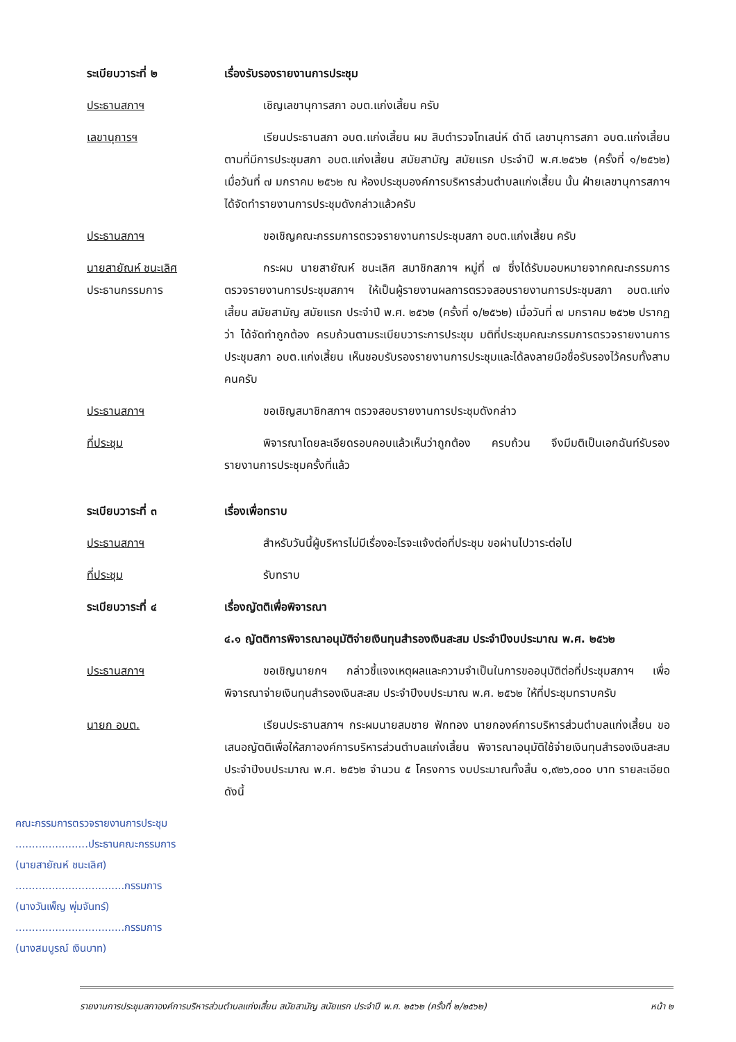ระเบียบวาระที่ ๒ เรื่องรับรองรายงานการประชุม
ประธานสภาฯ เชิญเลขานุการสภา อบต.แก่งเสี้ยน ครับ
เลขานุการฯ เรียนประธานสภา อบต.แก่งเสี้ยน ผม สิบตำรวจโทเสน่ห์ ดำดี เลขานุการสภา อบต.แก่งเสี้ยน ตามที่มีการประชุมสภา อบต.แก่งเสี้ยน สมัยสามัญ สมัยแรก ประจำปี พ.ศ.๒๕๖๒ (ครั้งที่ ๑/๒๕๖๒) เมื่อวันที่ ๗ มกราคม ๒๕๖๒ ณ ห้องประชุมองค์การบริหารส่วนตำบลแก่งเสี้ยน นั้น ฝ่ายเลขานุการสภาฯ ได้จัดทำรายงานการประชุมดังกล่าวแล้วครับ
ประธานสภาฯ ขอเชิญคณะกรรมการตรวจรายงานการประชุมสภา อบต.แก่งเสี้ยน ครับ
นายสายัณห์ ชนะเลิศ
ประธานกรรมการ
กระผม นายสายัณห์ ชนะเลิศ สมาชิกสภาฯ หมู่ที่ ๗ ซึ่งได้รับมอบหมายจากคณะกรรมการตรวจรายงานการประชุมสภาฯ ให้เป็นผู้รายงานผลการตรวจสอบรายงานการประชุมสภา อบต.แก่งเสี้ยน สมัยสามัญ สมัยแรก ประจำปี พ.ศ. ๒๕๖๒ (ครั้งที่ ๑/๒๕๖๒) เมื่อวันที่ ๗ มกราคม ๒๕๖๒ ปรากฏว่า ได้จัดทำถูกต้อง ครบถ้วนตามระเบียบวาระการประชุม มติที่ประชุมคณะกรรมการตรวจรายงานการประชุมสภา อบต.แก่งเสี้ยน เห็นชอบรับรองรายงานการประชุมและได้ลงลายมือชื่อรับรองไว้ครบทั้งสามคนครับ
ประธานสภาฯ ขอเชิญสมาชิกสภาฯ ตรวจสอบรายงานการประชุมดังกล่าว
ที่ประชุม พิจารณาโดยละเอียดรอบคอบแล้วเห็นว่าถูกต้อง ครบถ้วน จึงมีมติเป็นเอกฉันท์รับรองรายงานการประชุมครั้งที่แล้ว
ระเบียบวาระที่ ๓ เรื่องเพื่อทราบ
ประธานสภาฯ สำหรับวันนี้ผู้บริหารไม่มีเรื่องอะไรจะแจ้งต่อที่ประชุม ขอผ่านไปวาระต่อไป
ที่ประชุม รับทราบ
ระเบียบวาระที่ ๔ เรื่องญัตติเพื่อพิจารณา
๔.๑ ญัตติการพิจารณาอนุมัติจ่ายเงินทุนสำรองเงินสะสม ประจำปีงบประมาณ พ.ศ. ๒๕๖๒
ประธานสภาฯ ขอเชิญนายกฯ กล่าวชี้แจงเหตุผลและความจำเป็นในการขออนุมัติต่อที่ประชุมสภาฯ เพื่อพิจารณาจ่ายเงินทุนสำรองเงินสะสม ประจำปีงบประมาณ พ.ศ. ๒๕๖๒ ให้ที่ประชุมทราบครับ
นายก อบต. เรียนประธานสภาฯ กระผมนายสมชาย ฟักทอง นายกองค์การบริหารส่วนตำบลแก่งเสี้ยน ขอเสนอญัตติเพื่อให้สภาองค์การบริหารส่วนตำบลแก่งเสี้ยน พิจารณาอนุมัติใช้จ่ายเงินทุนสำรองเงินสะสม ประจำปีงบประมาณ พ.ศ. ๒๕๖๒ จำนวน ๕ โครงการ งบประมาณทั้งสิ้น ๑,๙๒๖,๐๐๐ บาท รายละเอียดดังนี้
คณะกรรมการตรวจรายงานการประชุม
......................ประธานคณะกรรมการ
(นายสายัณห์ ชนะเลิศ)
.................................กรรมการ
(นางวันเพ็ญ พุ่มจันทร์)
.................................กรรมการ
(นางสมบูรณ์ เงินบาท)
รายงานการประชุมสภาองค์การบริหารส่วนตำบลแก่งเสี้ยน สมัยสามัญ สมัยแรก ประจำปี พ.ศ. ๒๕๖๒ (ครั้งที่ ๒/๒๕๖๒) หน้า ๒